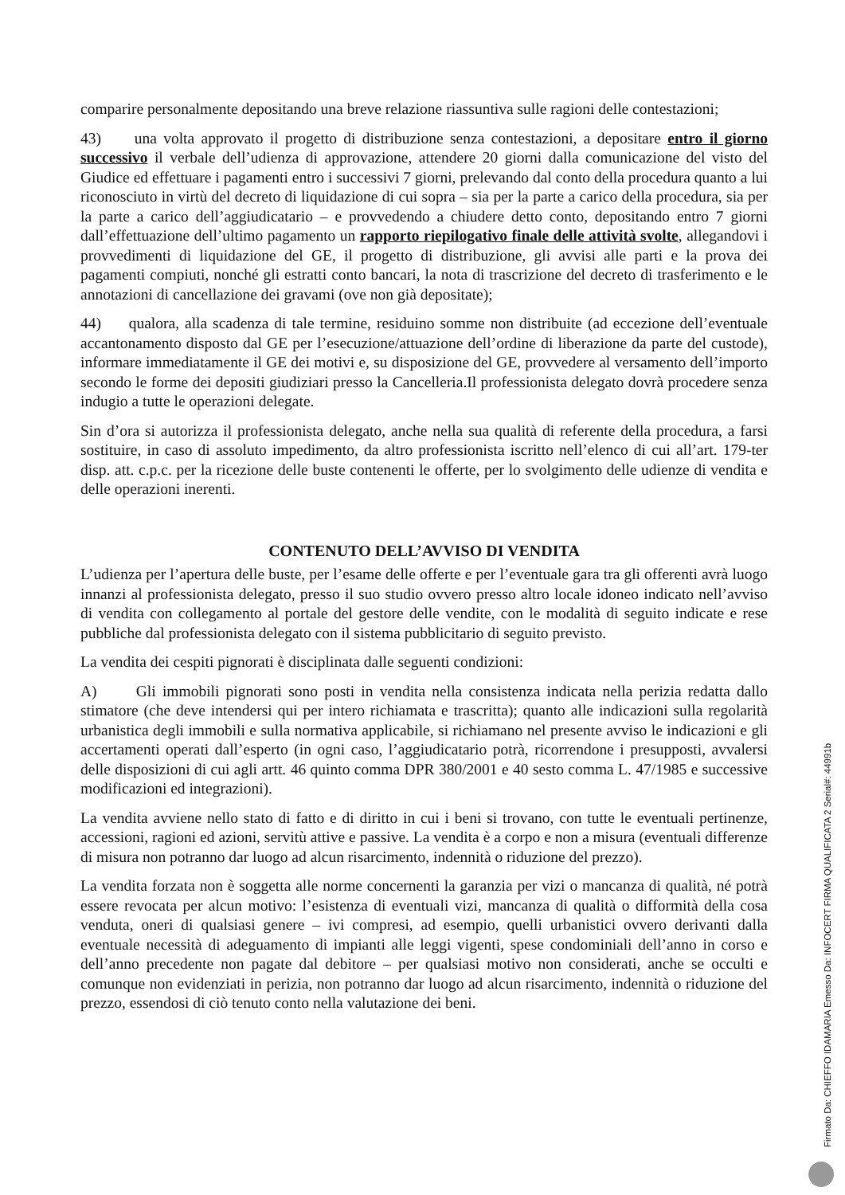comparire personalmente depositando una breve relazione riassuntiva sulle ragioni delle contestazioni;
43) una volta approvato il progetto di distribuzione senza contestazioni, a depositare entro il giorno successivo il verbale dell’udienza di approvazione, attendere 20 giorni dalla comunicazione del visto del Giudice ed effettuare i pagamenti entro i successivi 7 giorni, prelevando dal conto della procedura quanto a lui riconosciuto in virtù del decreto di liquidazione di cui sopra – sia per la parte a carico della procedura, sia per la parte a carico dell’aggiudicatario – e provvedendo a chiudere detto conto, depositando entro 7 giorni dall’effettuazione dell’ultimo pagamento un rapporto riepilogativo finale delle attività svolte, allegandovi i provvedimenti di liquidazione del GE, il progetto di distribuzione, gli avvisi alle parti e la prova dei pagamenti compiuti, nonché gli estratti conto bancari, la nota di trascrizione del decreto di trasferimento e le annotazioni di cancellazione dei gravami (ove non già depositate);
44) qualora, alla scadenza di tale termine, residuino somme non distribuite (ad eccezione dell’eventuale accantonamento disposto dal GE per l’esecuzione/attuazione dell’ordine di liberazione da parte del custode), informare immediatamente il GE dei motivi e, su disposizione del GE, provvedere al versamento dell’importo secondo le forme dei depositi giudiziari presso la Cancelleria.Il professionista delegato dovrà procedere senza indugio a tutte le operazioni delegate.
Sin d’ora si autorizza il professionista delegato, anche nella sua qualità di referente della procedura, a farsi sostituire, in caso di assoluto impedimento, da altro professionista iscritto nell’elenco di cui all’art. 179-ter disp. att. c.p.c. per la ricezione delle buste contenenti le offerte, per lo svolgimento delle udienze di vendita e delle operazioni inerenti.
CONTENUTO DELL’AVVISO DI VENDITA
L’udienza per l’apertura delle buste, per l’esame delle offerte e per l’eventuale gara tra gli offerenti avrà luogo innanzi al professionista delegato, presso il suo studio ovvero presso altro locale idoneo indicato nell’avviso di vendita con collegamento al portale del gestore delle vendite, con le modalità di seguito indicate e rese pubbliche dal professionista delegato con il sistema pubblicitario di seguito previsto.
La vendita dei cespiti pignorati è disciplinata dalle seguenti condizioni:
A) Gli immobili pignorati sono posti in vendita nella consistenza indicata nella perizia redatta dallo stimatore (che deve intendersi qui per intero richiamata e trascritta); quanto alle indicazioni sulla regolarità urbanistica degli immobili e sulla normativa applicabile, si richiamano nel presente avviso le indicazioni e gli accertamenti operati dall’esperto (in ogni caso, l’aggiudicatario potrà, ricorrendone i presupposti, avvalersi delle disposizioni di cui agli artt. 46 quinto comma DPR 380/2001 e 40 sesto comma L. 47/1985 e successive modificazioni ed integrazioni).
La vendita avviene nello stato di fatto e di diritto in cui i beni si trovano, con tutte le eventuali pertinenze, accessioni, ragioni ed azioni, servitù attive e passive. La vendita è a corpo e non a misura (eventuali differenze di misura non potranno dar luogo ad alcun risarcimento, indennità o riduzione del prezzo).
La vendita forzata non è soggetta alle norme concernenti la garanzia per vizi o mancanza di qualità, né potrà essere revocata per alcun motivo: l’esistenza di eventuali vizi, mancanza di qualità o difformità della cosa venduta, oneri di qualsiasi genere – ivi compresi, ad esempio, quelli urbanistici ovvero derivanti dalla eventuale necessità di adeguamento di impianti alle leggi vigenti, spese condominiali dell’anno in corso e dell’anno precedente non pagate dal debitore – per qualsiasi motivo non considerati, anche se occulti e comunque non evidenziati in perizia, non potranno dar luogo ad alcun risarcimento, indennità o riduzione del prezzo, essendosi di ciò tenuto conto nella valutazione dei beni.
Firmato Da: CHIEFFO IDAMARIA Emesso Da: INFOCERT FIRMA QUALIFICATA 2 Serial#: 44991b